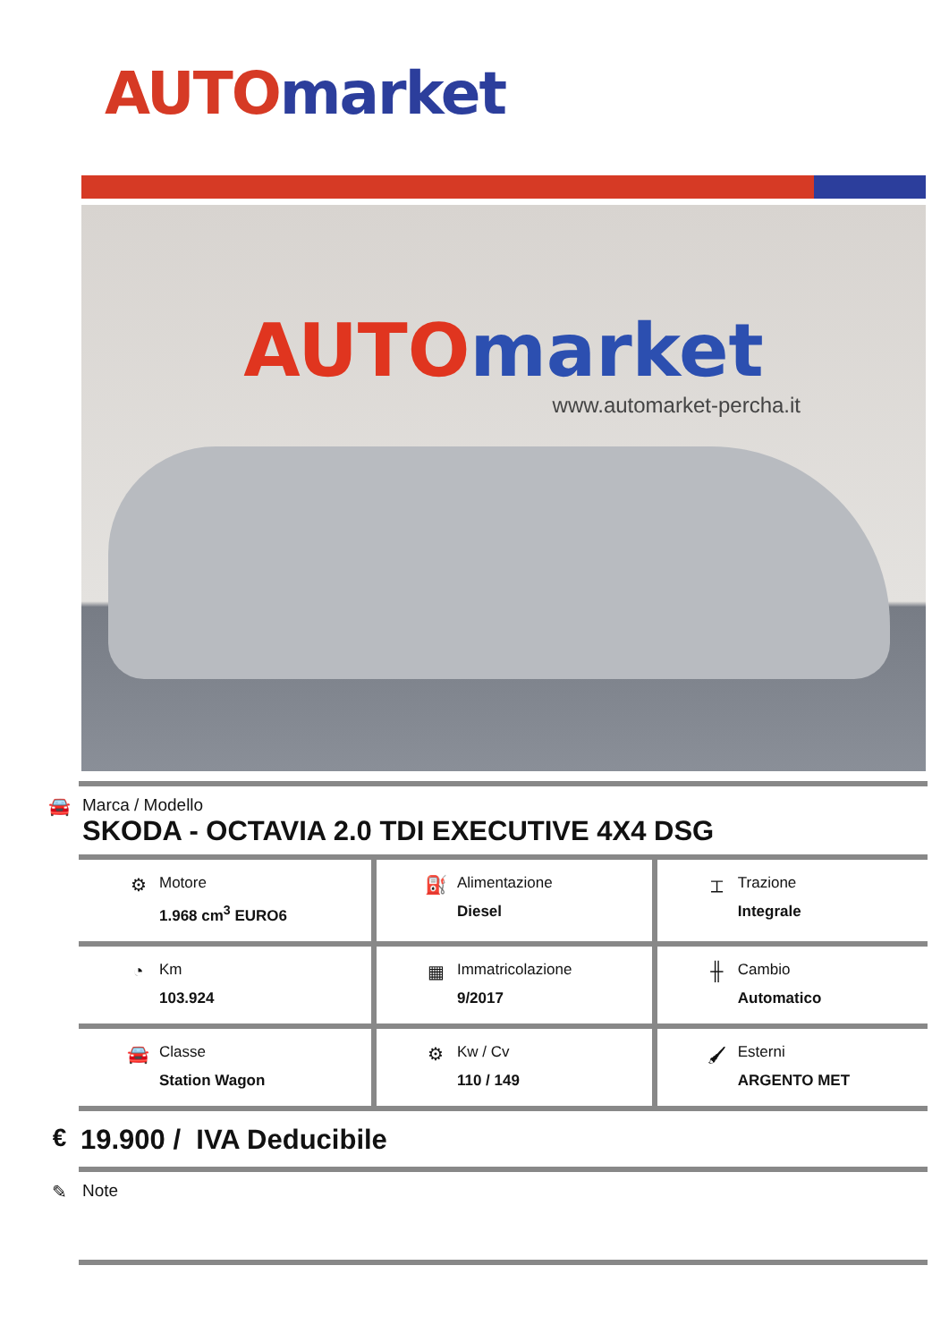AUTO market
AUTO market
www.automarket-percha.it
🚘 Marca / Modello
SKODA - OCTAVIA 2.0 TDI EXECUTIVE 4X4 DSG
| ⚙ Motore 1.968 cm<sup>3</sup> EURO6 | ⛽ Alimentazione Diesel | ⌶ Trazione Integrale |
| ◔ Km 103.924 | ▦ Immatricolazione 9/2017 | ╫ Cambio Automatico |
| 🚘 Classe Station Wagon | ⚙ Kw / Cv 110 / 149 | 🖌 Esterni ARGENTO MET |
€ 19.900 / IVA Deducibile
✎ Note